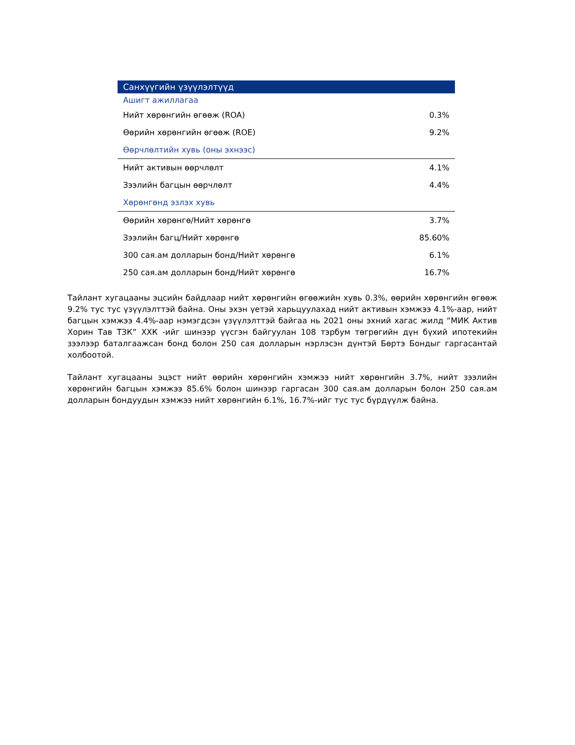| Санхүүгийн үзүүлэлтүүд | |
| --- | --- |
| Ашигт ажиллагаа | |
| Нийт хөрөнгийн өгөөж (ROA) | 0.3% |
| Өөрийн хөрөнгийн өгөөж (ROE) | 9.2% |
| Өөрчлөлтийн хувь (оны эхнээс) | |
| Нийт активын өөрчлөлт | 4.1% |
| Зээлийн багцын өөрчлөлт | 4.4% |
| Хөрөнгөнд эзлэх хувь | |
| Өөрийн хөрөнгө/Нийт хөрөнгө | 3.7% |
| Зээлийн багц/Нийт хөрөнгө | 85.60% |
| 300 сая.ам долларын бонд/Нийт хөрөнгө | 6.1% |
| 250 сая.ам долларын бонд/Нийт хөрөнгө | 16.7% |
Тайлант хугацааны эцсийн байдлаар нийт хөрөнгийн өгөөжийн хувь 0.3%, өөрийн хөрөнгийн өгөөж 9.2% тус тус үзүүлэлттэй байна. Оны эхэн үетэй харьцуулахад нийт активын хэмжээ 4.1%-аар, нийт багцын хэмжээ 4.4%-аар нэмэгдсэн үзүүлэлттэй байгаа нь 2021 оны эхний хагас жилд “МИК Актив Хорин Тав ТЗК” ХХК -ийг шинээр үүсгэн байгуулан 108 тэрбум төгрөгийн дүн бүхий ипотекийн зээлээр баталгаажсан бонд болон 250 сая долларын нэрлэсэн дүнтэй Бөртэ Бондыг гаргасантай холбоотой.
Тайлант хугацааны эцэст нийт өөрийн хөрөнгийн хэмжээ нийт хөрөнгийн 3.7%, нийт зээлийн хөрөнгийн багцын хэмжээ 85.6% болон шинээр гаргасан 300 сая.ам долларын болон 250 сая.ам долларын бондуудын хэмжээ нийт хөрөнгийн 6.1%, 16.7%-ийг тус тус бүрдүүлж байна.